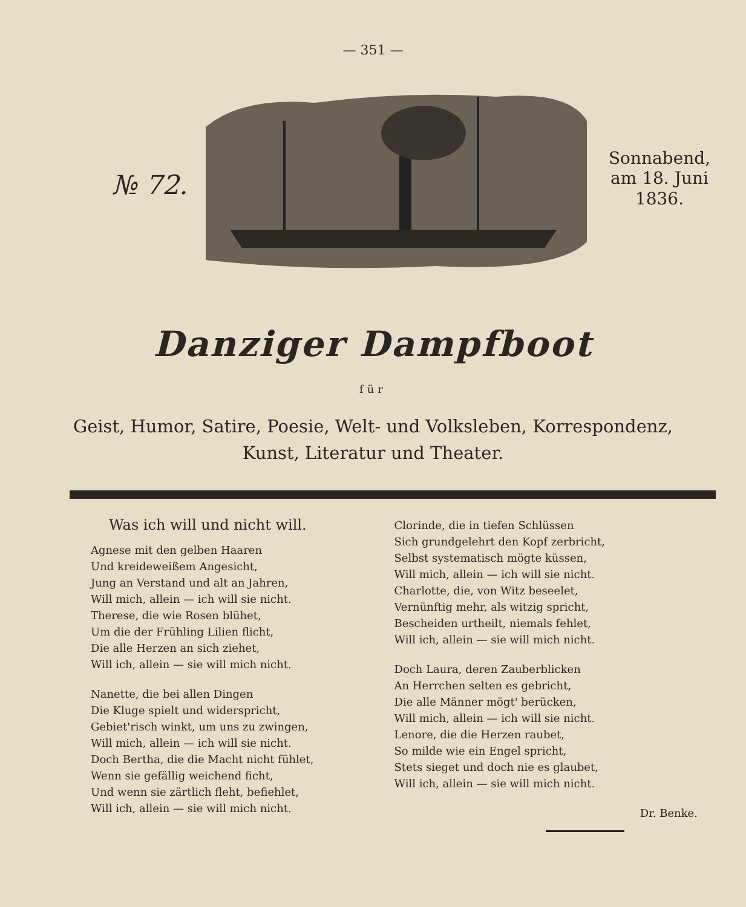— 351 —
№ 72.
Sonnabend,
am 18. Juni
1836.
Danziger Dampfboot
für
Geist, Humor, Satire, Poesie, Welt- und Volksleben, Korrespondenz,
Kunst, Literatur und Theater.
Was ich will und nicht will.
Agnese mit den gelben Haaren
Und kreideweißem Angesicht,
Jung an Verstand und alt an Jahren,
Will mich, allein — ich will sie nicht.
Therese, die wie Rosen blühet,
Um die der Frühling Lilien flicht,
Die alle Herzen an sich ziehet,
Will ich, allein — sie will mich nicht.
Nanette, die bei allen Dingen
Die Kluge spielt und widerspricht,
Gebiet'risch winkt, um uns zu zwingen,
Will mich, allein — ich will sie nicht.
Doch Bertha, die die Macht nicht fühlet,
Wenn sie gefällig weichend ficht,
Und wenn sie zärtlich fleht, befiehlet,
Will ich, allein — sie will mich nicht.
Clorinde, die in tiefen Schlüssen
Sich grundgelehrt den Kopf zerbricht,
Selbst systematisch mögte küssen,
Will mich, allein — ich will sie nicht.
Charlotte, die, von Witz beseelet,
Vernünftig mehr, als witzig spricht,
Bescheiden urtheilt, niemals fehlet,
Will ich, allein — sie will mich nicht.
Doch Laura, deren Zauberblicken
An Herrchen selten es gebricht,
Die alle Männer mögt' berücken,
Will mich, allein — ich will sie nicht.
Lenore, die die Herzen raubet,
So milde wie ein Engel spricht,
Stets sieget und doch nie es glaubet,
Will ich, allein — sie will mich nicht.
Dr. Benke.